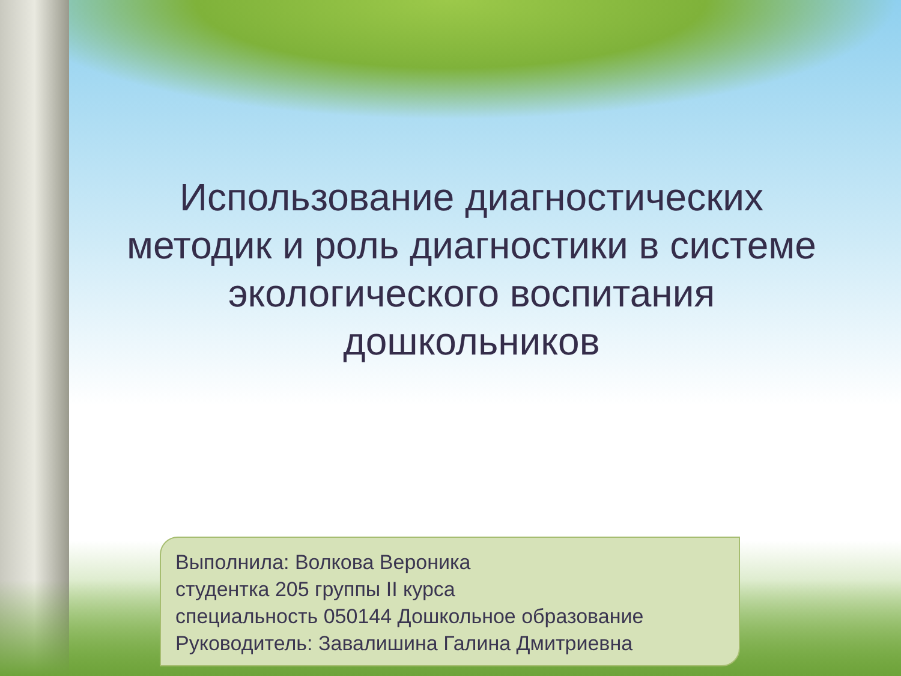Использование диагностических методик и роль диагностики в системе экологического воспитания дошкольников
Выполнила: Волкова Вероника
студентка 205 группы II курса
специальность 050144 Дошкольное образование
Руководитель: Завалишина Галина Дмитриевна